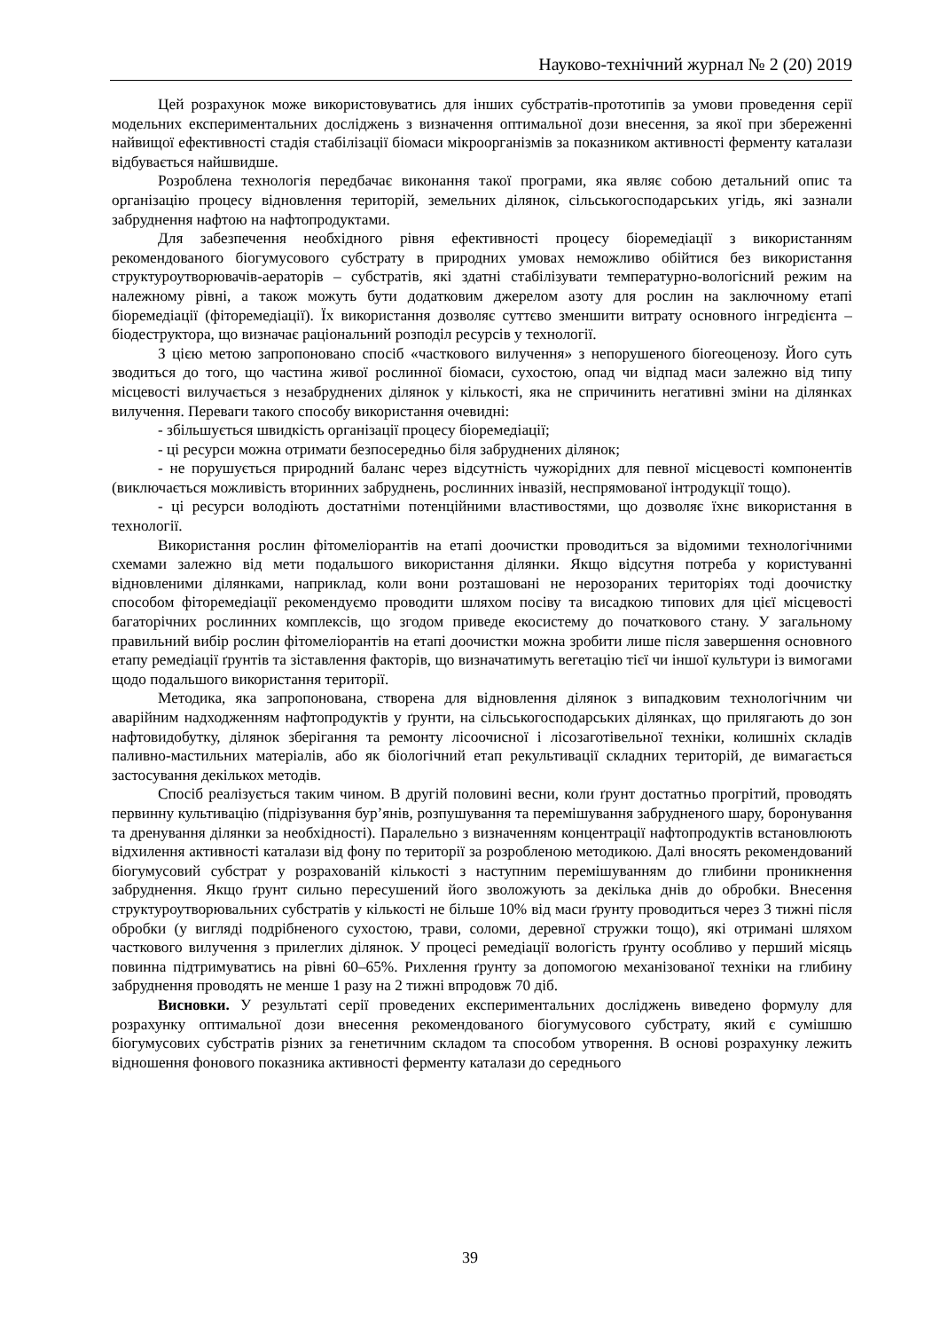Науково-технічний журнал № 2 (20) 2019
Цей розрахунок може використовуватись для інших субстратів-прототипів за умови проведення серії модельних експериментальних досліджень з визначення оптимальної дози внесення, за якої при збереженні найвищої ефективності стадія стабілізації біомаси мікроорганізмів за показником активності ферменту каталази відбувається найшвидше.
Розроблена технологія передбачає виконання такої програми, яка являє собою детальний опис та організацію процесу відновлення територій, земельних ділянок, сільськогосподарських угідь, які зазнали забруднення нафтою на нафтопродуктами.
Для забезпечення необхідного рівня ефективності процесу біоремедіації з використанням рекомендованого біогумусового субстрату в природних умовах неможливо обійтися без використання структуроутворювачів-аераторів – субстратів, які здатні стабілізувати температурно-вологісний режим на належному рівні, а також можуть бути додатковим джерелом азоту для рослин на заключному етапі біоремедіації (фіторемедіації). Їх використання дозволяє суттєво зменшити витрату основного інгредієнта – біодеструктора, що визначає раціональний розподіл ресурсів у технології.
З цією метою запропоновано спосіб «часткового вилучення» з непорушеного біогеоценозу. Його суть зводиться до того, що частина живої рослинної біомаси, сухостою, опад чи відпад маси залежно від типу місцевості вилучається з незабруднених ділянок у кількості, яка не спричинить негативні зміни на ділянках вилучення. Переваги такого способу використання очевидні:
- збільшується швидкість організації процесу біоремедіації;
- ці ресурси можна отримати безпосередньо біля забруднених ділянок;
- не порушується природний баланс через відсутність чужорідних для певної місцевості компонентів (виключається можливість вторинних забруднень, рослинних інвазій, неспрямованої інтродукції тощо).
- ці ресурси володіють достатніми потенційними властивостями, що дозволяє їхнє використання в технології.
Використання рослин фітомеліорантів на етапі доочистки проводиться за відомими технологічними схемами залежно від мети подальшого використання ділянки. Якщо відсутня потреба у користуванні відновленими ділянками, наприклад, коли вони розташовані не нерозораних територіях тоді доочистку способом фіторемедіації рекомендуємо проводити шляхом посіву та висадкою типових для цієї місцевості багаторічних рослинних комплексів, що згодом приведе екосистему до початкового стану. У загальному правильний вибір рослин фітомеліорантів на етапі доочистки можна зробити лише після завершення основного етапу ремедіації ґрунтів та зіставлення факторів, що визначатимуть вегетацію тієї чи іншої культури із вимогами щодо подальшого використання території.
Методика, яка запропонована, створена для відновлення ділянок з випадковим технологічним чи аварійним надходженням нафтопродуктів у ґрунти, на сільськогосподарських ділянках, що прилягають до зон нафтовидобутку, ділянок зберігання та ремонту лісоочисної і лісозаготівельної техніки, колишніх складів паливно-мастильних матеріалів, або як біологічний етап рекультивації складних територій, де вимагається застосування декількох методів.
Спосіб реалізується таким чином. В другій половині весни, коли ґрунт достатньо прогрітий, проводять первинну культивацію (підрізування бур’янів, розпушування та перемішування забрудненого шару, боронування та дренування ділянки за необхідності). Паралельно з визначенням концентрації нафтопродуктів встановлюють відхилення активності каталази від фону по території за розробленою методикою. Далі вносять рекомендований біогумусовий субстрат у розрахованій кількості з наступним перемішуванням до глибини проникнення забруднення. Якщо ґрунт сильно пересушений його зволожують за декілька днів до обробки. Внесення структуроутворювальних субстратів у кількості не більше 10% від маси ґрунту проводиться через 3 тижні після обробки (у вигляді подрібненого сухостою, трави, соломи, деревної стружки тощо), які отримані шляхом часткового вилучення з прилеглих ділянок. У процесі ремедіації вологість ґрунту особливо у перший місяць повинна підтримуватись на рівні 60–65%. Рихлення ґрунту за допомогою механізованої техніки на глибину забруднення проводять не менше 1 разу на 2 тижні впродовж 70 діб.
Висновки. У результаті серії проведених експериментальних досліджень виведено формулу для розрахунку оптимальної дози внесення рекомендованого біогумусового субстрату, який є сумішшю біогумусових субстратів різних за генетичним складом та способом утворення. В основі розрахунку лежить відношення фонового показника активності ферменту каталази до середнього
39